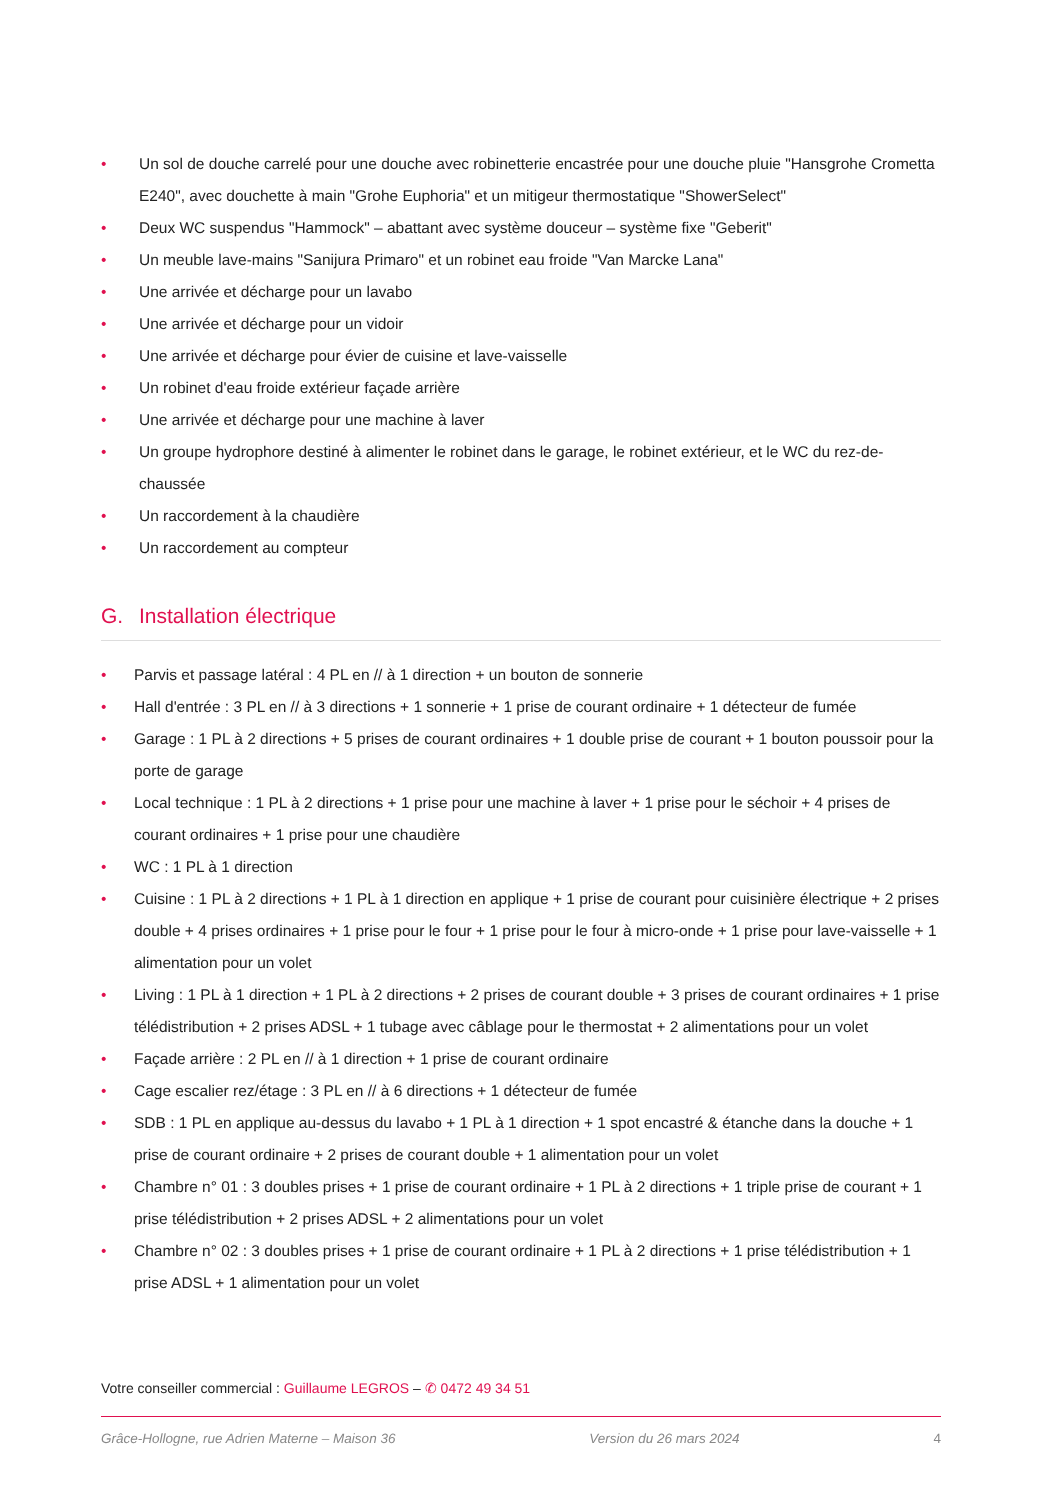• Un sol de douche carrelé pour une douche avec robinetterie encastrée pour une douche pluie "Hansgrohe Crometta E240", avec douchette à main "Grohe Euphoria" et un mitigeur thermostatique "ShowerSelect"
• Deux WC suspendus "Hammock" – abattant avec système douceur – système fixe "Geberit"
• Un meuble lave-mains "Sanijura Primaro" et un robinet eau froide "Van Marcke Lana"
• Une arrivée et décharge pour un lavabo
• Une arrivée et décharge pour un vidoir
• Une arrivée et décharge pour évier de cuisine et lave-vaisselle
• Un robinet d'eau froide extérieur façade arrière
• Une arrivée et décharge pour une machine à laver
• Un groupe hydrophore destiné à alimenter le robinet dans le garage, le robinet extérieur, et le WC du rez-de-chaussée
• Un raccordement à la chaudière
• Un raccordement au compteur
G. Installation électrique
• Parvis et passage latéral : 4 PL en // à 1 direction + un bouton de sonnerie
• Hall d'entrée : 3 PL en // à 3 directions + 1 sonnerie + 1 prise de courant ordinaire + 1 détecteur de fumée
• Garage : 1 PL à 2 directions + 5 prises de courant ordinaires + 1 double prise de courant + 1 bouton poussoir pour la porte de garage
• Local technique : 1 PL à 2 directions + 1 prise pour une machine à laver + 1 prise pour le séchoir + 4 prises de courant ordinaires + 1 prise pour une chaudière
• WC : 1 PL à 1 direction
• Cuisine : 1 PL à 2 directions + 1 PL à 1 direction en applique + 1 prise de courant pour cuisinière électrique + 2 prises double + 4 prises ordinaires + 1 prise pour le four + 1 prise pour le four à micro-onde + 1 prise pour lave-vaisselle + 1 alimentation pour un volet
• Living : 1 PL à 1 direction + 1 PL à 2 directions + 2 prises de courant double + 3 prises de courant ordinaires + 1 prise télédistribution + 2 prises ADSL + 1 tubage avec câblage pour le thermostat + 2 alimentations pour un volet
• Façade arrière : 2 PL en // à 1 direction + 1 prise de courant ordinaire
• Cage escalier rez/étage : 3 PL en // à 6 directions + 1 détecteur de fumée
• SDB : 1 PL en applique au-dessus du lavabo + 1 PL à 1 direction + 1 spot encastré & étanche dans la douche + 1 prise de courant ordinaire + 2 prises de courant double + 1 alimentation pour un volet
• Chambre n° 01 : 3 doubles prises + 1 prise de courant ordinaire + 1 PL à 2 directions + 1 triple prise de courant + 1 prise télédistribution + 2 prises ADSL + 2 alimentations pour un volet
• Chambre n° 02 : 3 doubles prises + 1 prise de courant ordinaire + 1 PL à 2 directions + 1 prise télédistribution + 1 prise ADSL + 1 alimentation pour un volet
Votre conseiller commercial : Guillaume LEGROS – ✆ 0472 49 34 51
Grâce-Hollogne, rue Adrien Materne – Maison 36 Version du 26 mars 2024 4